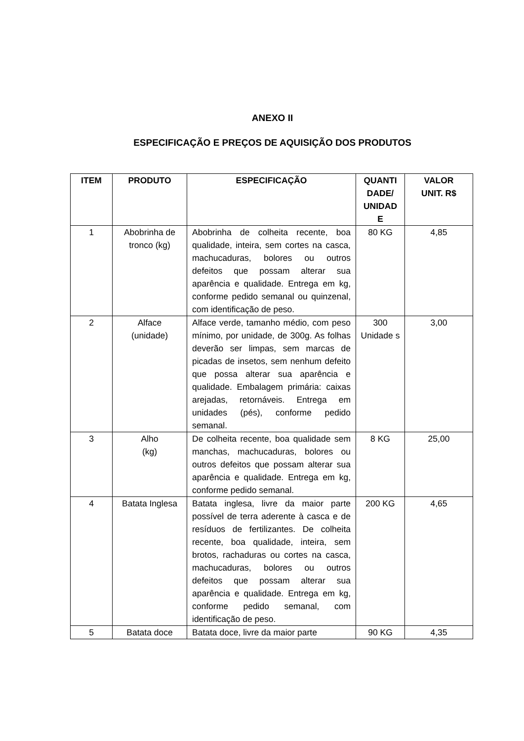ANEXO II
ESPECIFICAÇÃO E PREÇOS DE AQUISIÇÃO DOS PRODUTOS
| ITEM | PRODUTO | ESPECIFICAÇÃO | QUANTI DADE/ UNIDAD E | VALOR UNIT. R$ |
| --- | --- | --- | --- | --- |
| 1 | Abobrinha de tronco (kg) | Abobrinha de colheita recente, boa qualidade, inteira, sem cortes na casca, machucaduras, bolores ou outros defeitos que possam alterar sua aparência e qualidade. Entrega em kg, conforme pedido semanal ou quinzenal, com identificação de peso. | 80 KG | 4,85 |
| 2 | Alface (unidade) | Alface verde, tamanho médio, com peso mínimo, por unidade, de 300g. As folhas deverão ser limpas, sem marcas de picadas de insetos, sem nenhum defeito que possa alterar sua aparência e qualidade. Embalagem primária: caixas arejadas, retornáveis. Entrega em unidades (pés), conforme pedido semanal. | 300 Unidade s | 3,00 |
| 3 | Alho (kg) | De colheita recente, boa qualidade sem manchas, machucaduras, bolores ou outros defeitos que possam alterar sua aparência e qualidade. Entrega em kg, conforme pedido semanal. | 8 KG | 25,00 |
| 4 | Batata Inglesa | Batata inglesa, livre da maior parte possível de terra aderente à casca e de resíduos de fertilizantes. De colheita recente, boa qualidade, inteira, sem brotos, rachaduras ou cortes na casca, machucaduras, bolores ou outros defeitos que possam alterar sua aparência e qualidade. Entrega em kg, conforme pedido semanal, com identificação de peso. | 200 KG | 4,65 |
| 5 | Batata doce | Batata doce, livre da maior parte | 90 KG | 4,35 |